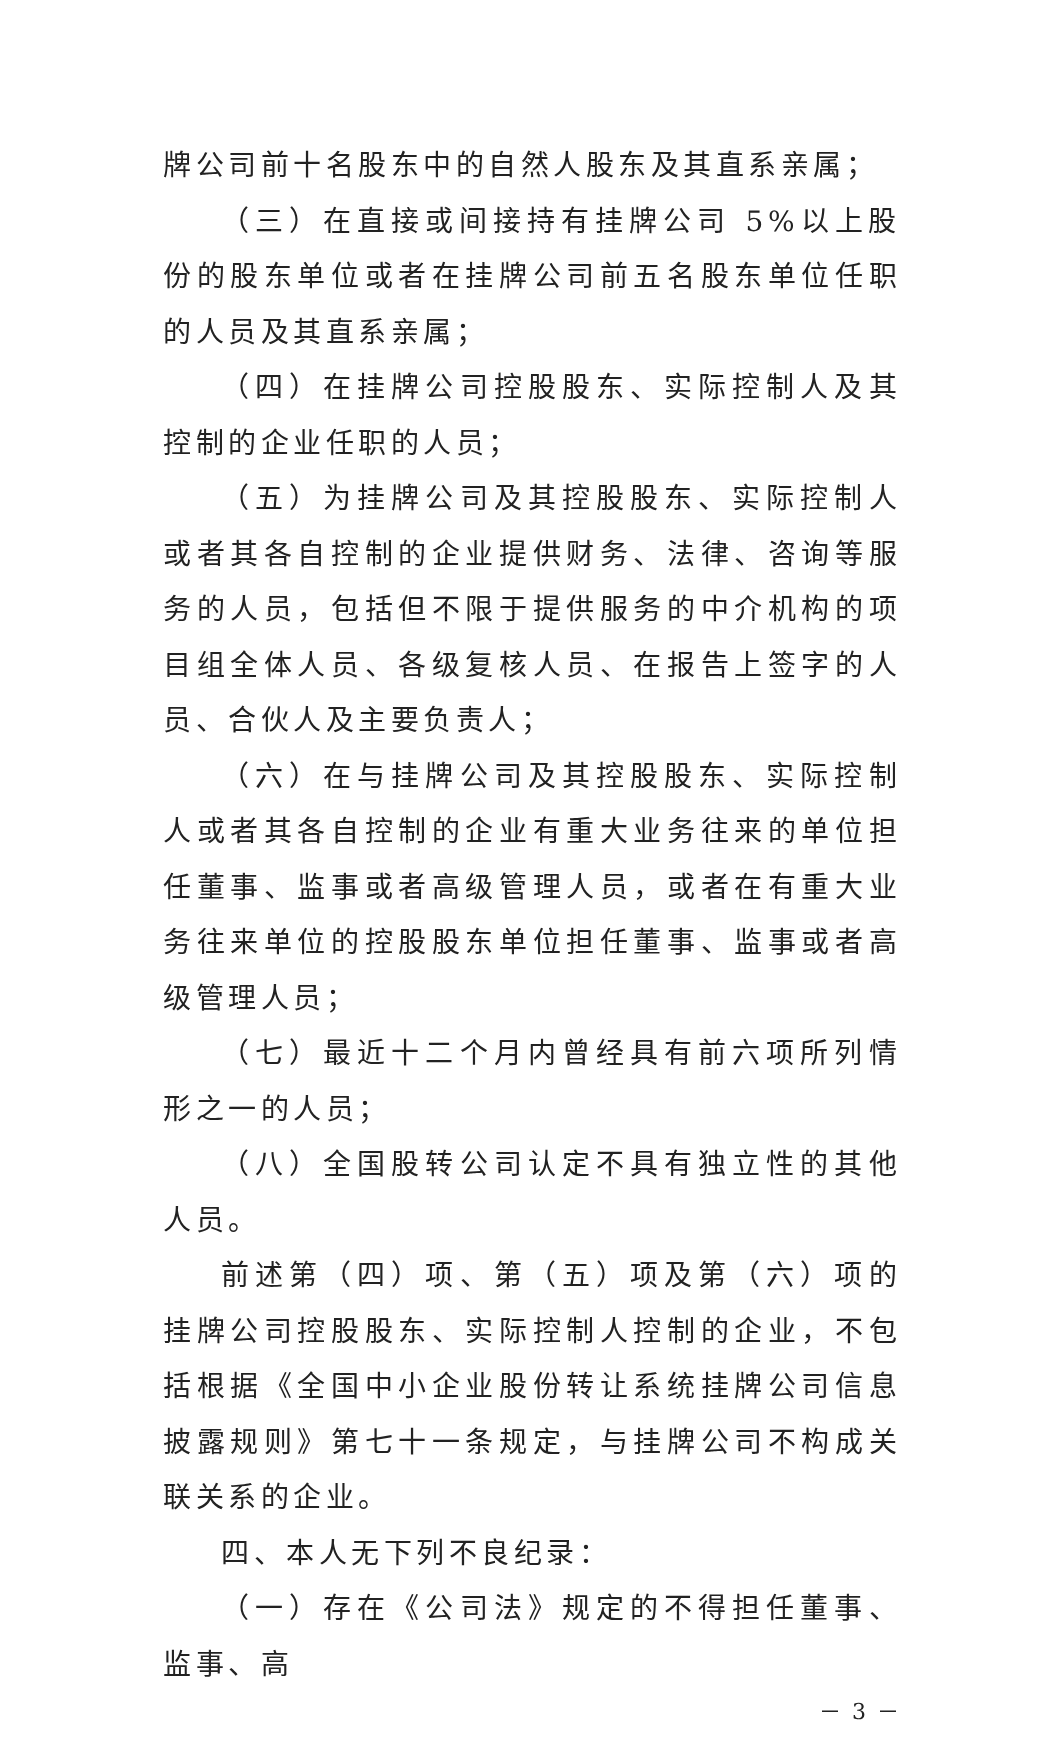牌公司前十名股东中的自然人股东及其直系亲属；
（三）在直接或间接持有挂牌公司 5%以上股份的股东单位或者在挂牌公司前五名股东单位任职的人员及其直系亲属；
（四）在挂牌公司控股股东、实际控制人及其控制的企业任职的人员；
（五）为挂牌公司及其控股股东、实际控制人或者其各自控制的企业提供财务、法律、咨询等服务的人员，包括但不限于提供服务的中介机构的项目组全体人员、各级复核人员、在报告上签字的人员、合伙人及主要负责人；
（六）在与挂牌公司及其控股股东、实际控制人或者其各自控制的企业有重大业务往来的单位担任董事、监事或者高级管理人员，或者在有重大业务往来单位的控股股东单位担任董事、监事或者高级管理人员；
（七）最近十二个月内曾经具有前六项所列情形之一的人员；
（八）全国股转公司认定不具有独立性的其他人员。
前述第（四）项、第（五）项及第（六）项的挂牌公司控股股东、实际控制人控制的企业，不包括根据《全国中小企业股份转让系统挂牌公司信息披露规则》第七十一条规定，与挂牌公司不构成关联关系的企业。
四、本人无下列不良纪录：
（一）存在《公司法》规定的不得担任董事、监事、高
－ 3 －